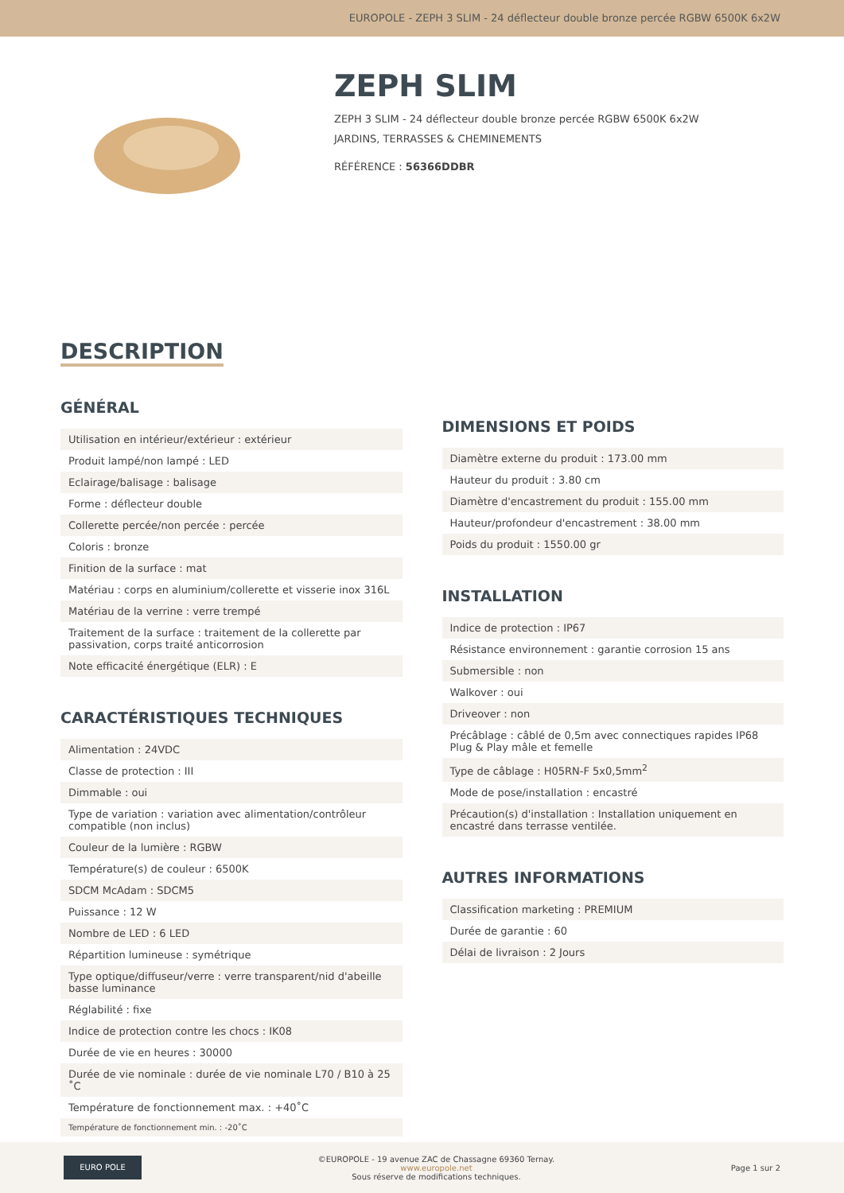EUROPOLE - ZEPH 3 SLIM - 24 déflecteur double bronze percée RGBW 6500K 6x2W
ZEPH SLIM
ZEPH 3 SLIM - 24 déflecteur double bronze percée RGBW 6500K 6x2W
JARDINS, TERRASSES & CHEMINEMENTS
RÉFÉRENCE : 56366DDBR
DESCRIPTION
GÉNÉRAL
| Utilisation en intérieur/extérieur : extérieur |
| Produit lampé/non lampé : LED |
| Eclairage/balisage : balisage |
| Forme : déflecteur double |
| Collerette percée/non percée : percée |
| Coloris : bronze |
| Finition de la surface : mat |
| Matériau : corps en aluminium/collerette et visserie inox 316L |
| Matériau de la verrine : verre trempé |
| Traitement de la surface : traitement de la collerette par passivation, corps traité anticorrosion |
| Note efficacité énergétique (ELR) : E |
CARACTÉRISTIQUES TECHNIQUES
| Alimentation : 24VDC |
| Classe de protection : III |
| Dimmable : oui |
| Type de variation : variation avec alimentation/contrôleur compatible (non inclus) |
| Couleur de la lumière : RGBW |
| Température(s) de couleur : 6500K |
| SDCM McAdam : SDCM5 |
| Puissance : 12 W |
| Nombre de LED : 6 LED |
| Répartition lumineuse : symétrique |
| Type optique/diffuseur/verre : verre transparent/nid d'abeille basse luminance |
| Réglabilité : fixe |
| Indice de protection contre les chocs : IK08 |
| Durée de vie en heures : 30000 |
| Durée de vie nominale : durée de vie nominale L70 / B10 à 25 ˚C |
| Température de fonctionnement max. : +40˚C |
| Température de fonctionnement min. : -20˚C |
DIMENSIONS ET POIDS
| Diamètre externe du produit : 173.00 mm |
| Hauteur du produit : 3.80 cm |
| Diamètre d'encastrement du produit : 155.00 mm |
| Hauteur/profondeur d'encastrement : 38.00 mm |
| Poids du produit : 1550.00 gr |
INSTALLATION
| Indice de protection : IP67 |
| Résistance environnement : garantie corrosion 15 ans |
| Submersible : non |
| Walkover : oui |
| Driveover : non |
| Précâblage : câblé de 0,5m avec connectiques rapides IP68 Plug & Play mâle et femelle |
| Type de câblage : H05RN-F 5x0,5mm<sup>2</sup> |
| Mode de pose/installation : encastré |
| Précaution(s) d'installation : Installation uniquement en encastré dans terrasse ventilée. |
AUTRES INFORMATIONS
| Classification marketing : PREMIUM |
| Durée de garantie : 60 |
| Délai de livraison : 2 Jours |
EURO POLE
©EUROPOLE - 19 avenue ZAC de Chassagne 69360 Ternay.
www.europole.net
Sous réserve de modifications techniques.
Page 1 sur 2